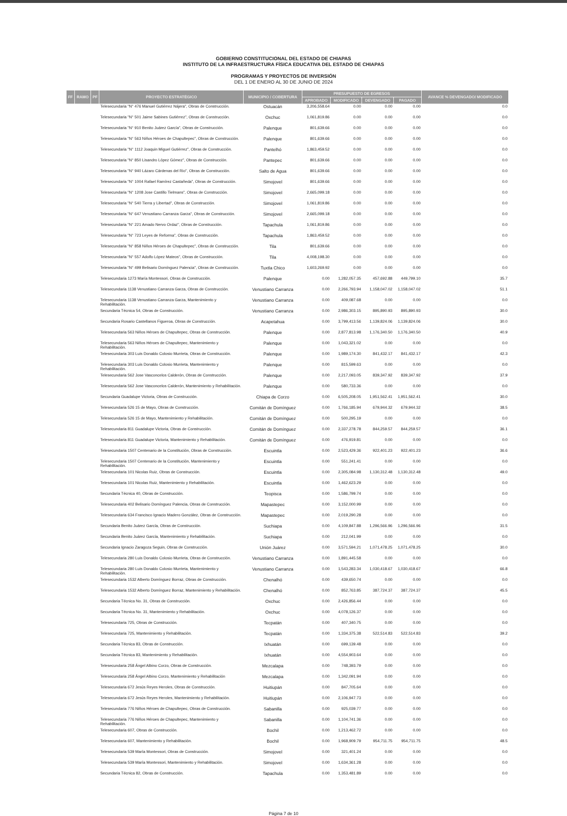GOBIERNO CONSTITUCIONAL DEL ESTADO DE CHIAPAS
INSTITUTO DE LA INFRAESTRUCTURA FÍSICA EDUCATIVA DEL ESTADO DE CHIAPAS
PROGRAMAS Y PROYECTOS DE INVERSIÓN
DEL 1 DE ENERO AL 30 DE JUNIO DE 2024
| FF | RAMO | PF | PROYECTO ESTRATÉGICO | MUNICIPIO / COBERTURA | PRESUPUESTO DE EGRESOS | | | | AVANCE % DEVENGADO/ MODIFICADO |
| --- | --- | --- | --- | --- | --- | --- | --- | --- | --- |
| | | | | | APROBADO | MODIFICADO | DEVENGADO | PAGADO | |
| | | | Telesecundaria "N° 476 Manuel Gutiérrez Nájera", Obras de Construcción. | Ostuacán | 3,206,558.64 | 0.00 | 0.00 | 0.00 | 0.0 |
| | | | Telesecundaria "N° 501 Jaime Sabines Gutiérrez", Obras de Construcción. | Oxchuc | 1,061,819.86 | 0.00 | 0.00 | 0.00 | 0.0 |
| | | | Telesecundaria "N° 910 Benito Juárez García", Obras de Construcción. | Palenque | 801,639.66 | 0.00 | 0.00 | 0.00 | 0.0 |
| | | | Telesecundaria "N° 563 Niños Héroes de Chapultepec", Obras de Construcción. | Palenque | 801,639.66 | 0.00 | 0.00 | 0.00 | 0.0 |
| | | | Telesecundaria "N° 1112 Joaquin Miguel Gutiérrez", Obras de Construcción. | Pantelhó | 1,863,459.52 | 0.00 | 0.00 | 0.00 | 0.0 |
| | | | Telesecundaria "N° 850 Lisandro López Gómez", Obras de Construcción. | Pantepec | 801,639.66 | 0.00 | 0.00 | 0.00 | 0.0 |
| | | | Telesecundaria "N° 940 Lázaro Cárdenas del Rio", Obras de Construcción. | Salto de Agua | 801,639.66 | 0.00 | 0.00 | 0.00 | 0.0 |
| | | | Telesecundaria "N° 1004 Rafael Ramírez Castañeda", Obras de Construcción. | Simojovel | 801,639.66 | 0.00 | 0.00 | 0.00 | 0.0 |
| | | | Telesecundaria "N° 1208 Jose Castillo Tielmans", Obras de Construcción. | Simojovel | 2,665,099.18 | 0.00 | 0.00 | 0.00 | 0.0 |
| | | | Telesecundaria "N° 540 Tierra y Libertad", Obras de Construcción. | Simojovel | 1,061,819.86 | 0.00 | 0.00 | 0.00 | 0.0 |
| | | | Telesecundaria "N° 647 Venustiano Carranza Garza", Obras de Construcción. | Simojovel | 2,665,099.18 | 0.00 | 0.00 | 0.00 | 0.0 |
| | | | Telesecundaria "N° 221 Amado Nervo Ordaz", Obras de Construcción. | Tapachula | 1,061,819.86 | 0.00 | 0.00 | 0.00 | 0.0 |
| | | | Telesecundaria "N° 723 Leyes de Reforma", Obras de Construcción. | Tapachula | 1,863,459.52 | 0.00 | 0.00 | 0.00 | 0.0 |
| | | | Telesecundaria "N° 858 Niños Héroes de Chapultepec", Obras de Construcción. | Tila | 801,639.66 | 0.00 | 0.00 | 0.00 | 0.0 |
| | | | Telesecundaria "N° 557 Adolfo López Mateos", Obras de Construcción. | Tila | 4,008,198.30 | 0.00 | 0.00 | 0.00 | 0.0 |
| | | | Telesecundaria "N° 499 Belisario Domínguez Palencia", Obras de Construcción. | Tuxtla Chico | 1,603,269.92 | 0.00 | 0.00 | 0.00 | 0.0 |
| | | | Telesecundaria 1273 María Montessori, Obras de Construcción. | Palenque | 0.00 | 1,282,057.35 | 457,692.88 | 449,799.10 | 35.7 |
| | | | Telesecundaria 1138 Venustiano Carranza Garza, Obras de Construcción. | Venustiano Carranza | 0.00 | 2,266,793.94 | 1,158,047.02 | 1,158,047.02 | 51.1 |
| | | | Telesecundaria 1138 Venustiano Carranza Garza, Mantenimiento y Rehabilitación. | Venustiano Carranza | 0.00 | 409,087.68 | 0.00 | 0.00 | 0.0 |
| | | | Secundaria Técnica 54, Obras de Construcción. | Venustiano Carranza | 0.00 | 2,986,303.15 | 895,890.93 | 895,890.93 | 30.0 |
| | | | Secundaria Rosario Castellanos Figueroa, Obras de Construcción. | Acapetahua | 0.00 | 3,799,413.56 | 1,139,824.06 | 1,139,824.06 | 30.0 |
| | | | Telesecundaria 563 Niños Héroes de Chapultepec, Obras de Construcción. | Palenque | 0.00 | 2,877,813.98 | 1,176,340.50 | 1,176,340.50 | 40.9 |
| | | | Telesecundaria 563 Niños Héroes de Chapultepec, Mantenimiento y Rehabilitación. | Palenque | 0.00 | 1,043,321.02 | 0.00 | 0.00 | 0.0 |
| | | | Telesecundaria 303 Luis Donaldo Colosio Murrieta, Obras de Construcción. | Palenque | 0.00 | 1,989,174.30 | 841,432.17 | 841,432.17 | 42.3 |
| | | | Telesecundaria 303 Luis Donaldo Colosio Murrieta, Mantenimiento y Rehabilitación. | Palenque | 0.00 | 815,599.63 | 0.00 | 0.00 | 0.0 |
| | | | Telesecundaria 562 Jose Vasconcelos Calderón, Obras de Construcción. | Palenque | 0.00 | 2,217,093.05 | 839,347.92 | 839,347.92 | 37.9 |
| | | | Telesecundaria 562 Jose Vasconcelos Calderón, Mantenimiento y Rehabilitación. | Palenque | 0.00 | 580,733.36 | 0.00 | 0.00 | 0.0 |
| | | | Secundaria Guadalupe Victoria, Obras de Construcción. | Chiapa de Corzo | 0.00 | 6,505,208.05 | 1,951,562.41 | 1,951,562.41 | 30.0 |
| | | | Telesecundaria 526 15 de Mayo, Obras de Construcción. | Comitán de Domínguez | 0.00 | 1,766,185.94 | 679,944.32 | 679,944.32 | 38.5 |
| | | | Telesecundaria 526 15 de Mayo, Mantenimiento y Rehabilitación. | Comitán de Domínguez | 0.00 | 500,295.19 | 0.00 | 0.00 | 0.0 |
| | | | Telesecundaria 811 Guadalupe Victoria, Obras de Construcción. | Comitán de Domínguez | 0.00 | 2,337,278.78 | 844,259.57 | 844,259.57 | 36.1 |
| | | | Telesecundaria 811 Guadalupe Victoria, Mantenimiento y Rehabilitación. | Comitán de Domínguez | 0.00 | 476,919.81 | 0.00 | 0.00 | 0.0 |
| | | | Telesecundaria 1507 Centenario de la Constitución, Obras de Construcción. | Escuintla | 0.00 | 2,523,429.36 | 922,401.23 | 922,401.23 | 36.6 |
| | | | Telesecundaria 1507 Centenario de la Constitución, Mantenimiento y Rehabilitación. | Escuintla | 0.00 | 551,241.41 | 0.00 | 0.00 | 0.0 |
| | | | Telesecundaria 101 Nicolas Ruiz, Obras de Construcción. | Escuintla | 0.00 | 2,305,084.98 | 1,130,312.48 | 1,130,312.48 | 49.0 |
| | | | Telesecundaria 101 Nicolas Ruiz, Mantenimiento y Rehabilitación. | Escuintla | 0.00 | 1,462,623.29 | 0.00 | 0.00 | 0.0 |
| | | | Secundaria Técnica 40, Obras de Construcción. | Teopisca | 0.00 | 1,586,799.74 | 0.00 | 0.00 | 0.0 |
| | | | Telesecundaria 402 Belisario Domínguez Palencia, Obras de Construcción. | Mapastepec | 0.00 | 3,152,000.99 | 0.00 | 0.00 | 0.0 |
| | | | Telesecundaria 634 Francisco Ignacio Madero González, Obras de Construcción. | Mapastepec | 0.00 | 2,019,290.28 | 0.00 | 0.00 | 0.0 |
| | | | Secundaria Benito Juárez García, Obras de Construcción. | Suchiapa | 0.00 | 4,109,847.88 | 1,296,566.96 | 1,296,566.96 | 31.5 |
| | | | Secundaria Benito Juárez García, Mantenimiento y Rehabilitación. | Suchiapa | 0.00 | 212,041.99 | 0.00 | 0.00 | 0.0 |
| | | | Secundaria Ignacio Zaragoza Seguin, Obras de Construcción. | Unión Juárez | 0.00 | 3,571,594.21 | 1,071,478.25 | 1,071,478.25 | 30.0 |
| | | | Telesecundaria 280 Luis Donaldo Colosio Murrieta, Obras de Construcción. | Venustiano Carranza | 0.00 | 1,891,445.58 | 0.00 | 0.00 | 0.0 |
| | | | Telesecundaria 280 Luis Donaldo Colosio Murrieta, Mantenimiento y Rehabilitación. | Venustiano Carranza | 0.00 | 1,543,283.34 | 1,030,418.67 | 1,030,418.67 | 66.8 |
| | | | Telesecundaria 1532 Alberto Domínguez Borraz, Obras de Construcción. | Chenalhó | 0.00 | 439,650.74 | 0.00 | 0.00 | 0.0 |
| | | | Telesecundaria 1532 Alberto Domínguez Borraz, Mantenimiento y Rehabilitación. | Chenalhó | 0.00 | 852,763.85 | 387,724.37 | 387,724.37 | 45.5 |
| | | | Secundaria Técnica No. 31, Obras de Construcción. | Oxchuc | 0.00 | 2,426,856.44 | 0.00 | 0.00 | 0.0 |
| | | | Secundaria Técnica No. 31, Mantenimiento y Rehabilitación. | Oxchuc | 0.00 | 4,078,126.37 | 0.00 | 0.00 | 0.0 |
| | | | Telesecundaria 725, Obras de Construcción. | Tecpatán | 0.00 | 407,340.75 | 0.00 | 0.00 | 0.0 |
| | | | Telesecundaria 725, Mantenimiento y Rehabilitación. | Tecpatán | 0.00 | 1,334,375.38 | 522,514.83 | 522,514.83 | 39.2 |
| | | | Secundaria Técnica 83, Obras de Construcción. | Ixhuatán | 0.00 | 699,139.48 | 0.00 | 0.00 | 0.0 |
| | | | Secundaria Técnica 83, Mantenimiento y Rehabilitación. | Ixhuatán | 0.00 | 4,554,903.64 | 0.00 | 0.00 | 0.0 |
| | | | Telesecundaria 258 Ángel Albino Corzo, Obras de Construcción. | Mezcalapa | 0.00 | 748,393.79 | 0.00 | 0.00 | 0.0 |
| | | | Telesecundaria 258 Ángel Albino Corzo, Mantenimiento y Rehabilitación | Mezcalapa | 0.00 | 1,342,091.94 | 0.00 | 0.00 | 0.0 |
| | | | Telesecundaria 672 Jesús Reyes Heroles, Obras de Construcción. | Huitiupán | 0.00 | 847,705.64 | 0.00 | 0.00 | 0.0 |
| | | | Telesecundaria 672 Jesús Reyes Heroles, Mantenimiento y Rehabilitación. | Huitiupán | 0.00 | 2,106,947.73 | 0.00 | 0.00 | 0.0 |
| | | | Telesecundaria 776 Niños Héroes de Chapultepec, Obras de Construcción. | Sabanilla | 0.00 | 925,039.77 | 0.00 | 0.00 | 0.0 |
| | | | Telesecundaria 776 Niños Héroes de Chapultepec, Mantenimiento y Rehabilitación. | Sabanilla | 0.00 | 1,104,741.36 | 0.00 | 0.00 | 0.0 |
| | | | Telesecundaria 607, Obras de Construcción. | Bochil | 0.00 | 1,213,462.72 | 0.00 | 0.00 | 0.0 |
| | | | Telesecundaria 607, Mantenimiento y Rehabilitación. | Bochil | 0.00 | 1,968,909.79 | 954,711.75 | 954,711.75 | 48.5 |
| | | | Telesecundaria 539 María Montessori, Obras de Construcción. | Simojovel | 0.00 | 321,401.24 | 0.00 | 0.00 | 0.0 |
| | | | Telesecundaria 539 María Montessori, Mantenimiento y Rehabilitación. | Simojovel | 0.00 | 1,634,361.28 | 0.00 | 0.00 | 0.0 |
| | | | Secundaria Técnica 82, Obras de Construcción. | Tapachula | 0.00 | 1,353,481.89 | 0.00 | 0.00 | 0.0 |
Página 7 de 10